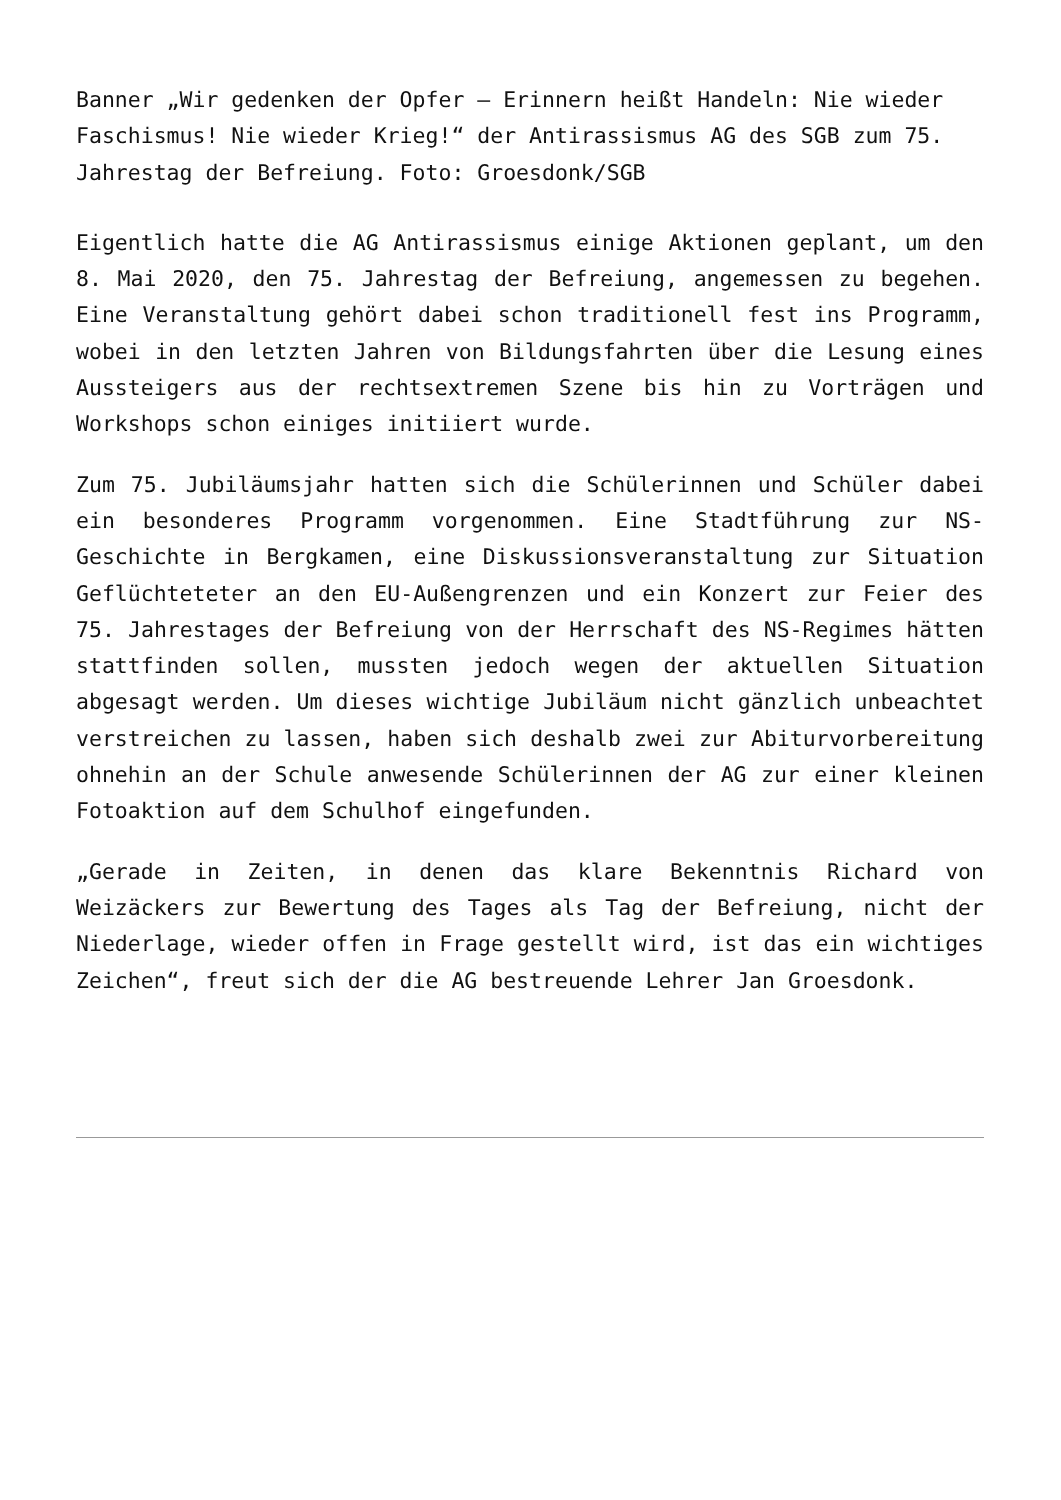Banner „Wir gedenken der Opfer – Erinnern heißt Handeln: Nie wieder Faschismus! Nie wieder Krieg!“ der Antirassismus AG des SGB zum 75. Jahrestag der Befreiung. Foto: Groesdonk/SGB
Eigentlich hatte die AG Antirassismus einige Aktionen geplant, um den 8. Mai 2020, den 75. Jahrestag der Befreiung, angemessen zu begehen. Eine Veranstaltung gehört dabei schon traditionell fest ins Programm, wobei in den letzten Jahren von Bildungsfahrten über die Lesung eines Aussteigers aus der rechtsextremen Szene bis hin zu Vorträgen und Workshops schon einiges initiiert wurde.
Zum 75. Jubiläumsjahr hatten sich die Schülerinnen und Schüler dabei ein besonderes Programm vorgenommen. Eine Stadtführung zur NS-Geschichte in Bergkamen, eine Diskussionsveranstaltung zur Situation Geflüchteteter an den EU-Außengrenzen und ein Konzert zur Feier des 75. Jahrestages der Befreiung von der Herrschaft des NS-Regimes hätten stattfinden sollen, mussten jedoch wegen der aktuellen Situation abgesagt werden. Um dieses wichtige Jubiläum nicht gänzlich unbeachtet verstreichen zu lassen, haben sich deshalb zwei zur Abiturvorbereitung ohnehin an der Schule anwesende Schülerinnen der AG zur einer kleinen Fotoaktion auf dem Schulhof eingefunden.
„Gerade in Zeiten, in denen das klare Bekenntnis Richard von Weizäckers zur Bewertung des Tages als Tag der Befreiung, nicht der Niederlage, wieder offen in Frage gestellt wird, ist das ein wichtiges Zeichen“, freut sich der die AG bestreuende Lehrer Jan Groesdonk.